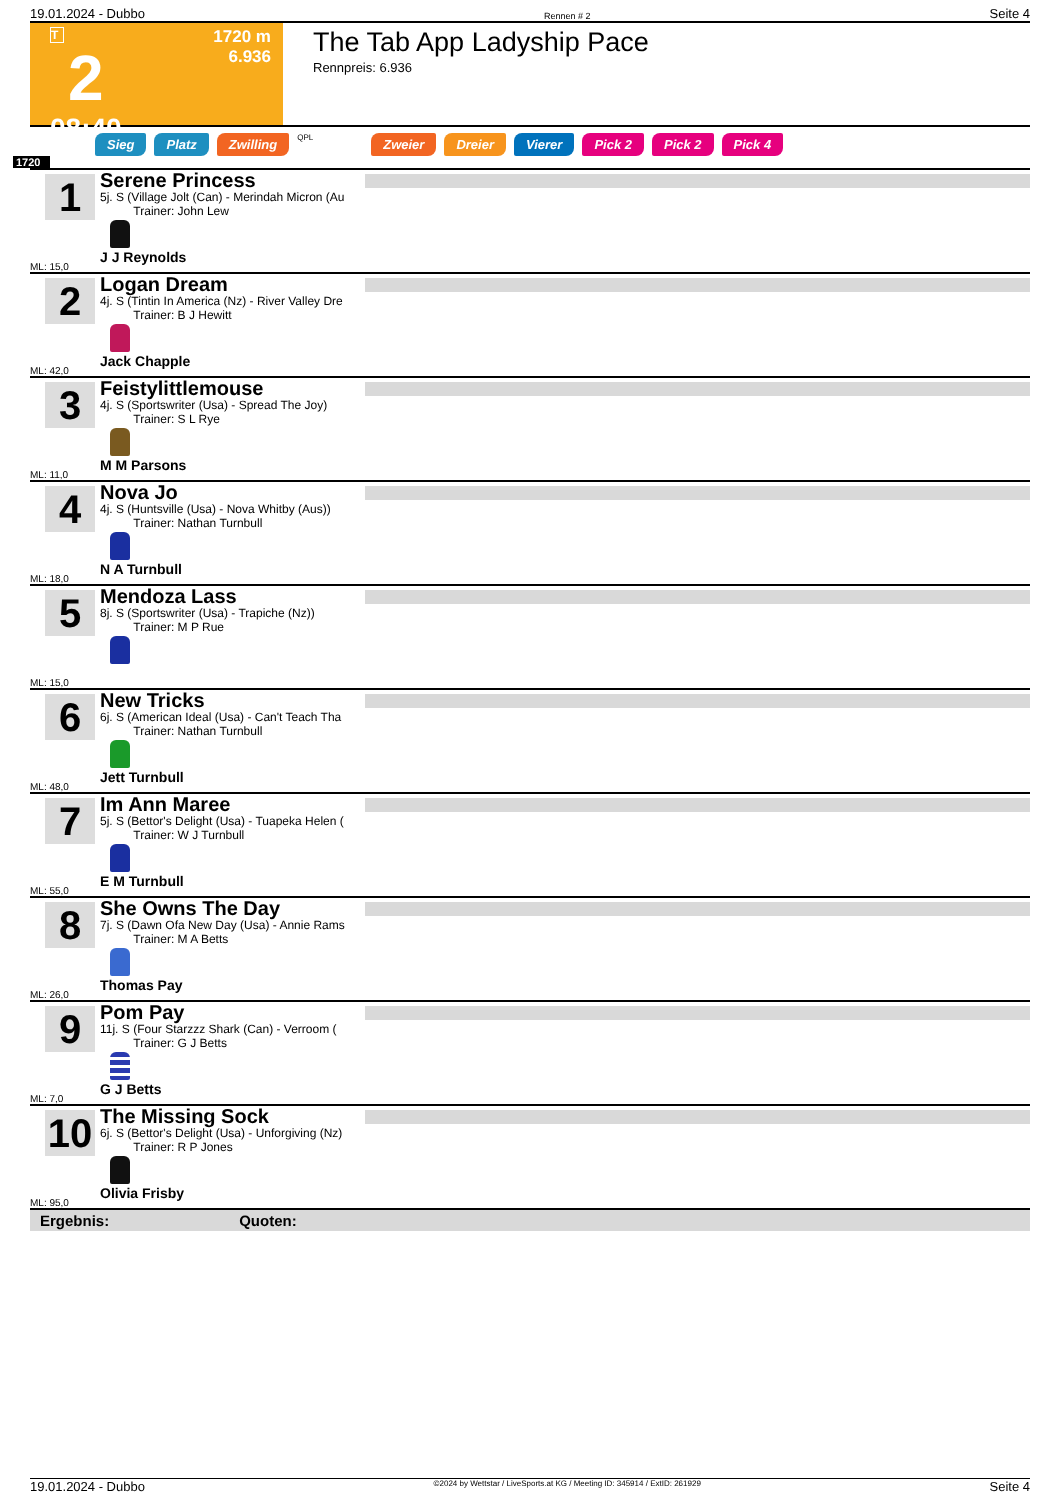19.01.2024 - Dubbo Rennen # 2 Seite 4
T
2
08:40
1720 m
6.936
The Tab App Ladyship Pace
Rennpreis: 6.936
Sieg Platz Zwilling QPL Zweier Dreier Vierer Pick 2 Pick 2 Pick 4
1720
1
ML: 15,0
Serene Princess
5j. S (Village Jolt (Can) - Merindah Micron (Au
Trainer: John Lew
J J Reynolds
2
ML: 42,0
Logan Dream
4j. S (Tintin In America (Nz) - River Valley Dre
Trainer: B J Hewitt
Jack Chapple
3
ML: 11,0
Feistylittlemouse
4j. S (Sportswriter (Usa) - Spread The Joy)
Trainer: S L Rye
M M Parsons
4
ML: 18,0
Nova Jo
4j. S (Huntsville (Usa) - Nova Whitby (Aus))
Trainer: Nathan Turnbull
N A Turnbull
5
ML: 15,0
Mendoza Lass
8j. S (Sportswriter (Usa) - Trapiche (Nz))
Trainer: M P Rue
6
ML: 48,0
New Tricks
6j. S (American Ideal (Usa) - Can't Teach Tha
Trainer: Nathan Turnbull
Jett Turnbull
7
ML: 55,0
Im Ann Maree
5j. S (Bettor's Delight (Usa) - Tuapeka Helen (
Trainer: W J Turnbull
E M Turnbull
8
ML: 26,0
She Owns The Day
7j. S (Dawn Ofa New Day (Usa) - Annie Rams
Trainer: M A Betts
Thomas Pay
9
ML: 7,0
Pom Pay
11j. S (Four Starzzz Shark (Can) - Verroom (
Trainer: G J Betts
G J Betts
10
ML: 95,0
The Missing Sock
6j. S (Bettor's Delight (Usa) - Unforgiving (Nz)
Trainer: R P Jones
Olivia Frisby
Ergebnis: Quoten:
19.01.2024 - Dubbo ©2024 by Wettstar / LiveSports.at KG / Meeting ID: 345914 / ExtID: 261929 Seite 4